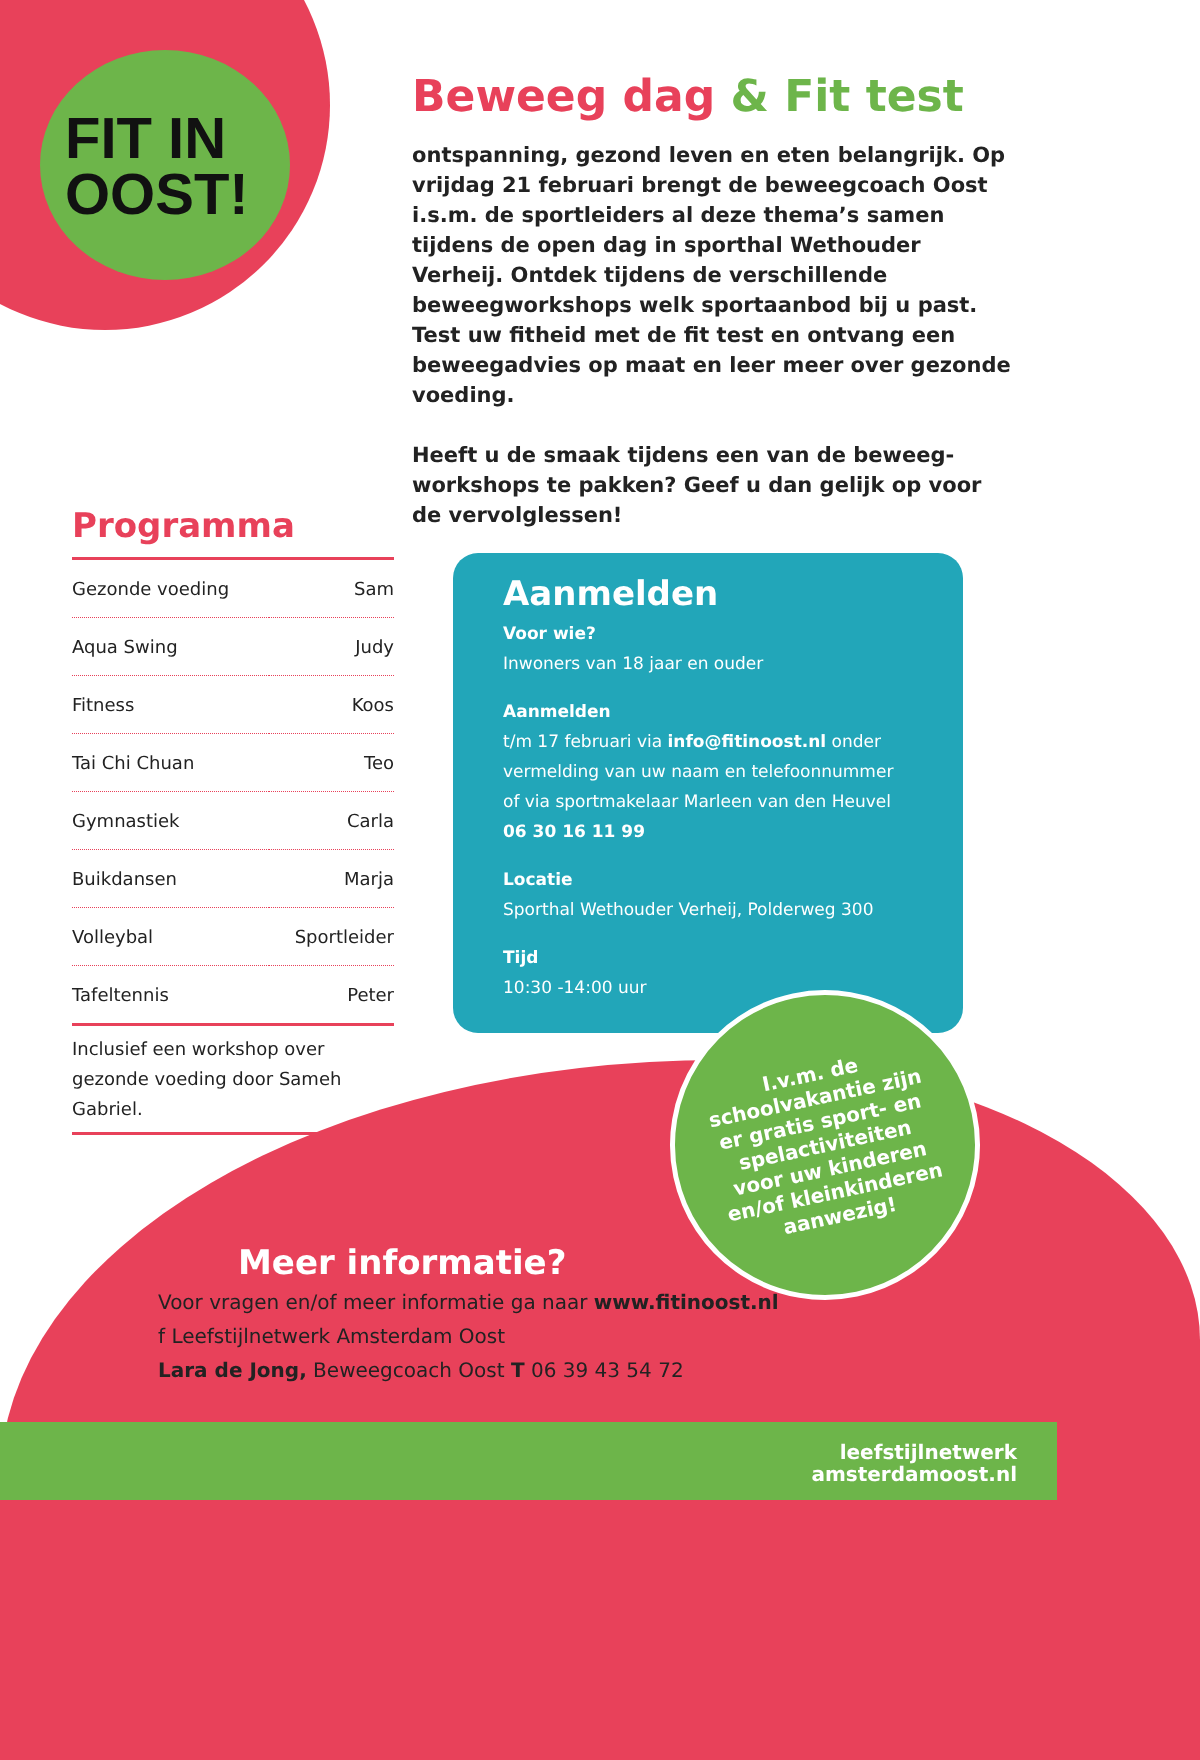FIT IN
OOST!
Beweeg dag & Fit test
ontspanning, gezond leven en eten belangrijk. Op vrijdag 21 februari brengt de beweegcoach Oost i.s.m. de sportleiders al deze thema’s samen tijdens de open dag in sporthal Wethouder Verheij. Ontdek tijdens de verschillende beweegworkshops welk sportaanbod bij u past. Test uw fitheid met de fit test en ontvang een beweegadvies op maat en leer meer over gezonde voeding.
Heeft u de smaak tijdens een van de beweeg-workshops te pakken? Geef u dan gelijk op voor de vervolglessen!
Programma
| Gezonde voeding | Sam |
| Aqua Swing | Judy |
| Fitness | Koos |
| Tai Chi Chuan | Teo |
| Gymnastiek | Carla |
| Buikdansen | Marja |
| Volleybal | Sportleider |
| Tafeltennis | Peter |
Inclusief een workshop over gezonde voeding door Sameh Gabriel.
Aanmelden
Voor wie?
Inwoners van 18 jaar en ouder
Aanmelden
t/m 17 februari via info@fitinoost.nl onder vermelding van uw naam en telefoonnummer of via sportmakelaar Marleen van den Heuvel 06 30 16 11 99
Locatie
Sporthal Wethouder Verheij, Polderweg 300
Tijd
10:30 -14:00 uur
I.v.m. de
schoolvakantie zijn
er gratis sport- en
spelactiviteiten
voor uw kinderen
en/of kleinkinderen
aanwezig!
Meer informatie?
Voor vragen en/of meer informatie ga naar www.fitinoost.nl
f Leefstijlnetwerk Amsterdam Oost
Lara de Jong, Beweegcoach Oost T 06 39 43 54 72
leefstijlnetwerk
amsterdamoost.nl